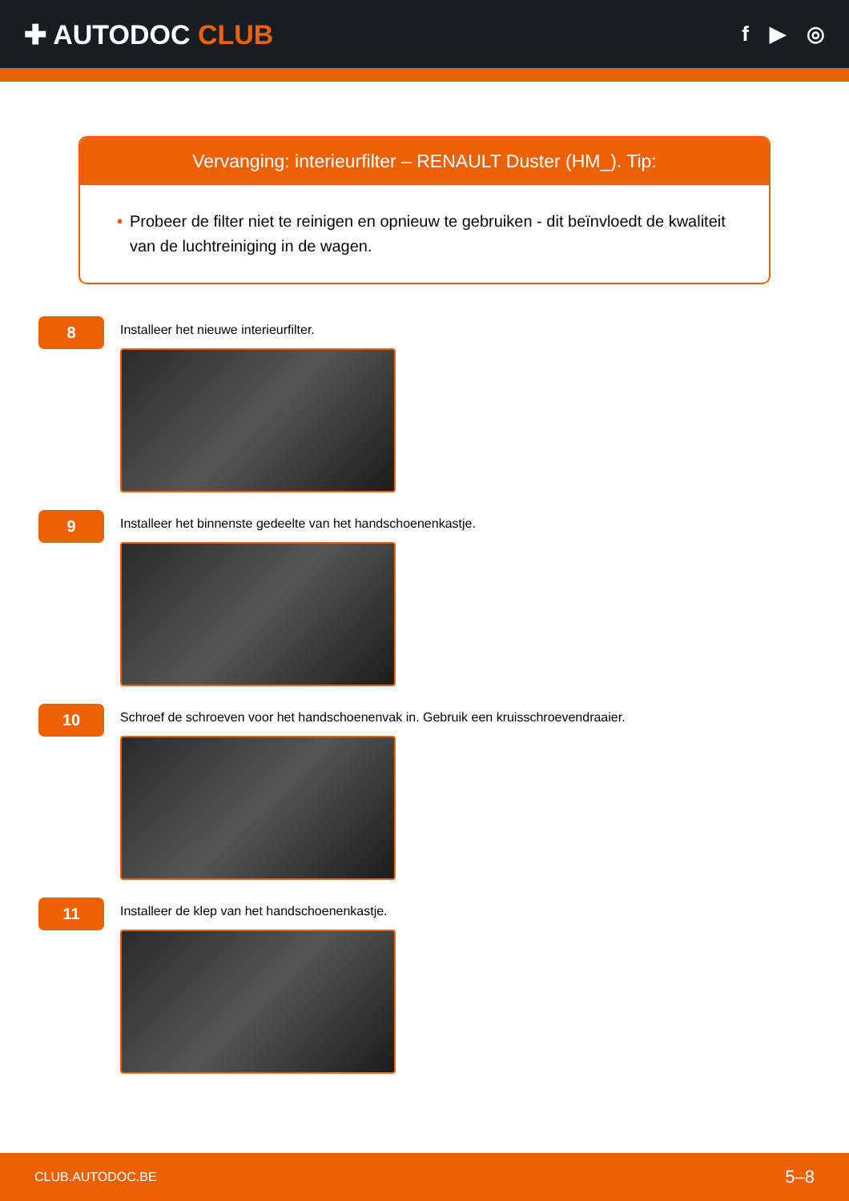✚ AUTODOC CLUB
f ▶ ◎
Vervanging: interieurfilter – RENAULT Duster (HM_). Tip:
• Probeer de filter niet te reinigen en opnieuw te gebruiken - dit beïnvloedt de kwaliteit van de luchtreiniging in de wagen.
8
Installeer het nieuwe interieurfilter.
9
Installeer het binnenste gedeelte van het handschoenenkastje.
10
Schroef de schroeven voor het handschoenenvak in. Gebruik een kruisschroevendraaier.
11
Installeer de klep van het handschoenenkastje.
CLUB.AUTODOC.BE 5–8